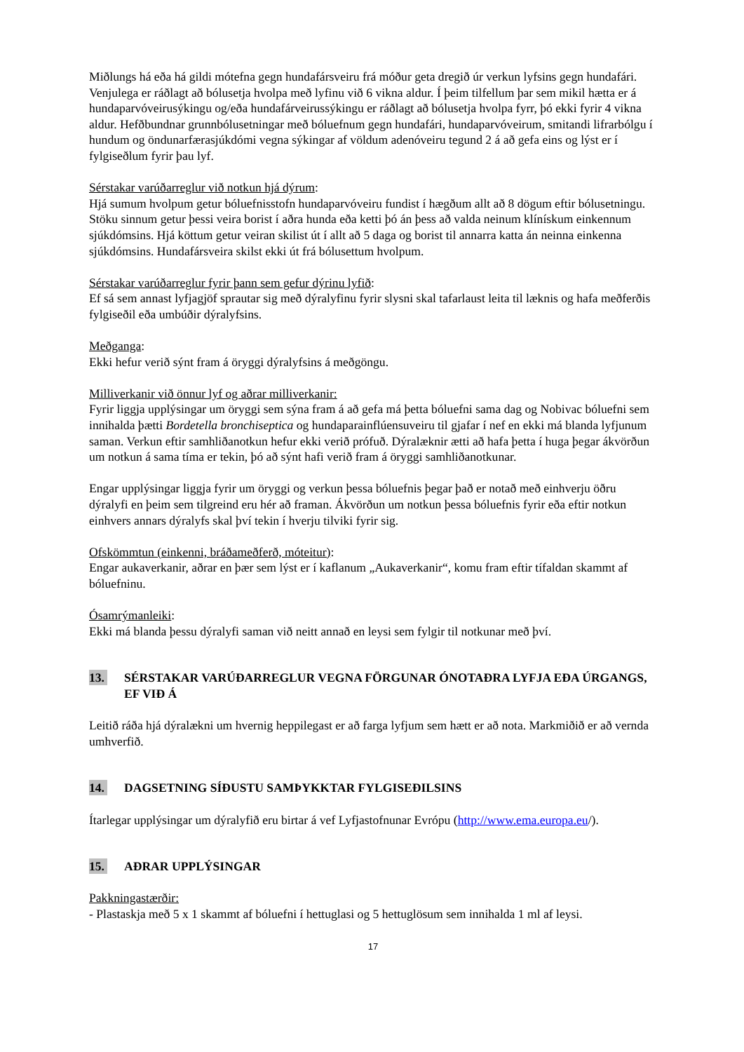Miðlungs há eða há gildi mótefna gegn hundafársveiru frá móður geta dregið úr verkun lyfsins gegn hundafári.
Venjulega er ráðlagt að bólusetja hvolpa með lyfinu við 6 vikna aldur. Í þeim tilfellum þar sem mikil hætta er á hundaparvóveirusýkingu og/eða hundafárveirussýkingu er ráðlagt að bólusetja hvolpa fyrr, þó ekki fyrir 4 vikna aldur. Hefðbundnar grunnbólusetningar með bóluefnum gegn hundafári, hundaparvóveirum, smitandi lifrarbólgu í hundum og öndunarfærasjúkdómi vegna sýkingar af völdum adenóveiru tegund 2 á að gefa eins og lýst er í fylgiseðlum fyrir þau lyf.
Sérstakar varúðarreglur við notkun hjá dýrum:
Hjá sumum hvolpum getur bóluefnisstofn hundaparvóveiru fundist í hægðum allt að 8 dögum eftir bólusetningu. Stöku sinnum getur þessi veira borist í aðra hunda eða ketti þó án þess að valda neinum klínískum einkennum sjúkdómsins. Hjá köttum getur veiran skilist út í allt að 5 daga og borist til annarra katta án neinna einkenna sjúkdómsins. Hundafársveira skilst ekki út frá bólusettum hvolpum.
Sérstakar varúðarreglur fyrir þann sem gefur dýrinu lyfið:
Ef sá sem annast lyfjagjöf sprautar sig með dýralyfinu fyrir slysni skal tafarlaust leita til læknis og hafa meðferðis fylgiseðil eða umbúðir dýralyfsins.
Meðganga:
Ekki hefur verið sýnt fram á öryggi dýralyfsins á meðgöngu.
Milliverkanir við önnur lyf og aðrar milliverkanir:
Fyrir liggja upplýsingar um öryggi sem sýna fram á að gefa má þetta bóluefni sama dag og Nobivac bóluefni sem innihalda þætti Bordetella bronchiseptica og hundaparainflúensuveiru til gjafar í nef en ekki má blanda lyfjunum saman. Verkun eftir samhliðanotkun hefur ekki verið prófuð. Dýralæknir ætti að hafa þetta í huga þegar ákvörðun um notkun á sama tíma er tekin, þó að sýnt hafi verið fram á öryggi samhliðanotkunar.
Engar upplýsingar liggja fyrir um öryggi og verkun þessa bóluefnis þegar það er notað með einhverju öðru dýralyfi en þeim sem tilgreind eru hér að framan. Ákvörðun um notkun þessa bóluefnis fyrir eða eftir notkun einhvers annars dýralyfs skal því tekin í hverju tilviki fyrir sig.
Ofskömmtun (einkenni, bráðameðferð, móteitur):
Engar aukaverkanir, aðrar en þær sem lýst er í kaflanum „Aukaverkanir“, komu fram eftir tífaldan skammt af bóluefninu.
Ósamrýmanleiki:
Ekki má blanda þessu dýralyfi saman við neitt annað en leysi sem fylgir til notkunar með því.
13. SÉRSTAKAR VARÚÐARREGLUR VEGNA FÖRGUNAR ÓNOTAÐRA LYFJA EÐA ÚRGANGS, EF VIÐ Á
Leitið ráða hjá dýralækni um hvernig heppilegast er að farga lyfjum sem hætt er að nota. Markmiðið er að vernda umhverfið.
14. DAGSETNING SÍÐUSTU SAMÞYKKTAR FYLGISEÐILSINS
Ítarlegar upplýsingar um dýralyfið eru birtar á vef Lyfjastofnunar Evrópu (http://www.ema.europa.eu/).
15. AÐRAR UPPLÝSINGAR
Pakkningastærðir:
- Plastaskja með 5 x 1 skammt af bóluefni í hettuglasi og 5 hettuglösum sem innihalda 1 ml af leysi.
17